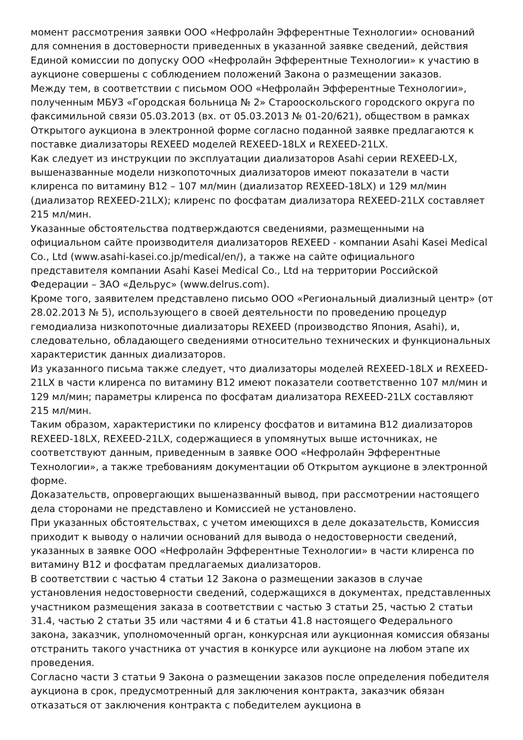момент рассмотрения заявки ООО «Нефролайн Эфферентные Технологии» оснований для сомнения в достоверности приведенных в указанной заявке сведений, действия Единой комиссии по допуску ООО «Нефролайн Эфферентные Технологии» к участию в аукционе совершены с соблюдением положений Закона о размещении заказов.
Между тем, в соответствии с письмом ООО «Нефролайн Эфферентные Технологии», полученным МБУЗ «Городская больница № 2» Старооскольского городского округа по факсимильной связи 05.03.2013 (вх. от 05.03.2013 № 01-20/621), обществом в рамках Открытого аукциона в электронной форме согласно поданной заявке предлагаются к поставке диализаторы REXEED моделей REXEED-18LX и REXEED-21LX.
Как следует из инструкции по эксплуатации диализаторов Asahi серии REXEED-LX, вышеназванные модели низкопоточных диализаторов имеют показатели в части клиренса по витамину В12 – 107 мл/мин (диализатор REXEED-18LX) и 129 мл/мин (диализатор REXEED-21LX); клиренс по фосфатам диализатора REXEED-21LX составляет 215 мл/мин.
Указанные обстоятельства подтверждаются сведениями, размещенными на официальном сайте производителя диализаторов REXEED - компании Asahi Kasei Medical Co., Ltd (www.asahi-kasei.co.jp/medical/en/), а также на сайте официального представителя компании Asahi Kasei Medical Co., Ltd на территории Российской Федерации – ЗАО «Дельрус» (www.delrus.com).
Кроме того, заявителем представлено письмо ООО «Региональный диализный центр» (от 28.02.2013 № 5), использующего в своей деятельности по проведению процедур гемодиализа низкопоточные диализаторы REXEED (производство Япония, Asahi), и, следовательно, обладающего сведениями относительно технических и функциональных характеристик данных диализаторов.
Из указанного письма также следует, что диализаторы моделей REXEED-18LX и REXEED-21LX в части клиренса по витамину В12 имеют показатели соответственно 107 мл/мин и 129 мл/мин; параметры клиренса по фосфатам диализатора REXEED-21LX составляют 215 мл/мин.
Таким образом, характеристики по клиренсу фосфатов и витамина В12 диализаторов REXEED-18LX, REXEED-21LX, содержащиеся в упомянутых выше источниках, не соответствуют данным, приведенным в заявке ООО «Нефролайн Эфферентные Технологии», а также требованиям документации об Открытом аукционе в электронной форме.
Доказательств, опровергающих вышеназванный вывод, при рассмотрении настоящего дела сторонами не представлено и Комиссией не установлено.
При указанных обстоятельствах, с учетом имеющихся в деле доказательств, Комиссия приходит к выводу о наличии оснований для вывода о недостоверности сведений, указанных в заявке ООО «Нефролайн Эфферентные Технологии» в части клиренса по витамину В12 и фосфатам предлагаемых диализаторов.
В соответствии с частью 4 статьи 12 Закона о размещении заказов в случае установления недостоверности сведений, содержащихся в документах, представленных участником размещения заказа в соответствии с частью 3 статьи 25, частью 2 статьи 31.4, частью 2 статьи 35 или частями 4 и 6 статьи 41.8 настоящего Федерального закона, заказчик, уполномоченный орган, конкурсная или аукционная комиссия обязаны отстранить такого участника от участия в конкурсе или аукционе на любом этапе их проведения.
Согласно части 3 статьи 9 Закона о размещении заказов после определения победителя аукциона в срок, предусмотренный для заключения контракта, заказчик обязан отказаться от заключения контракта с победителем аукциона в